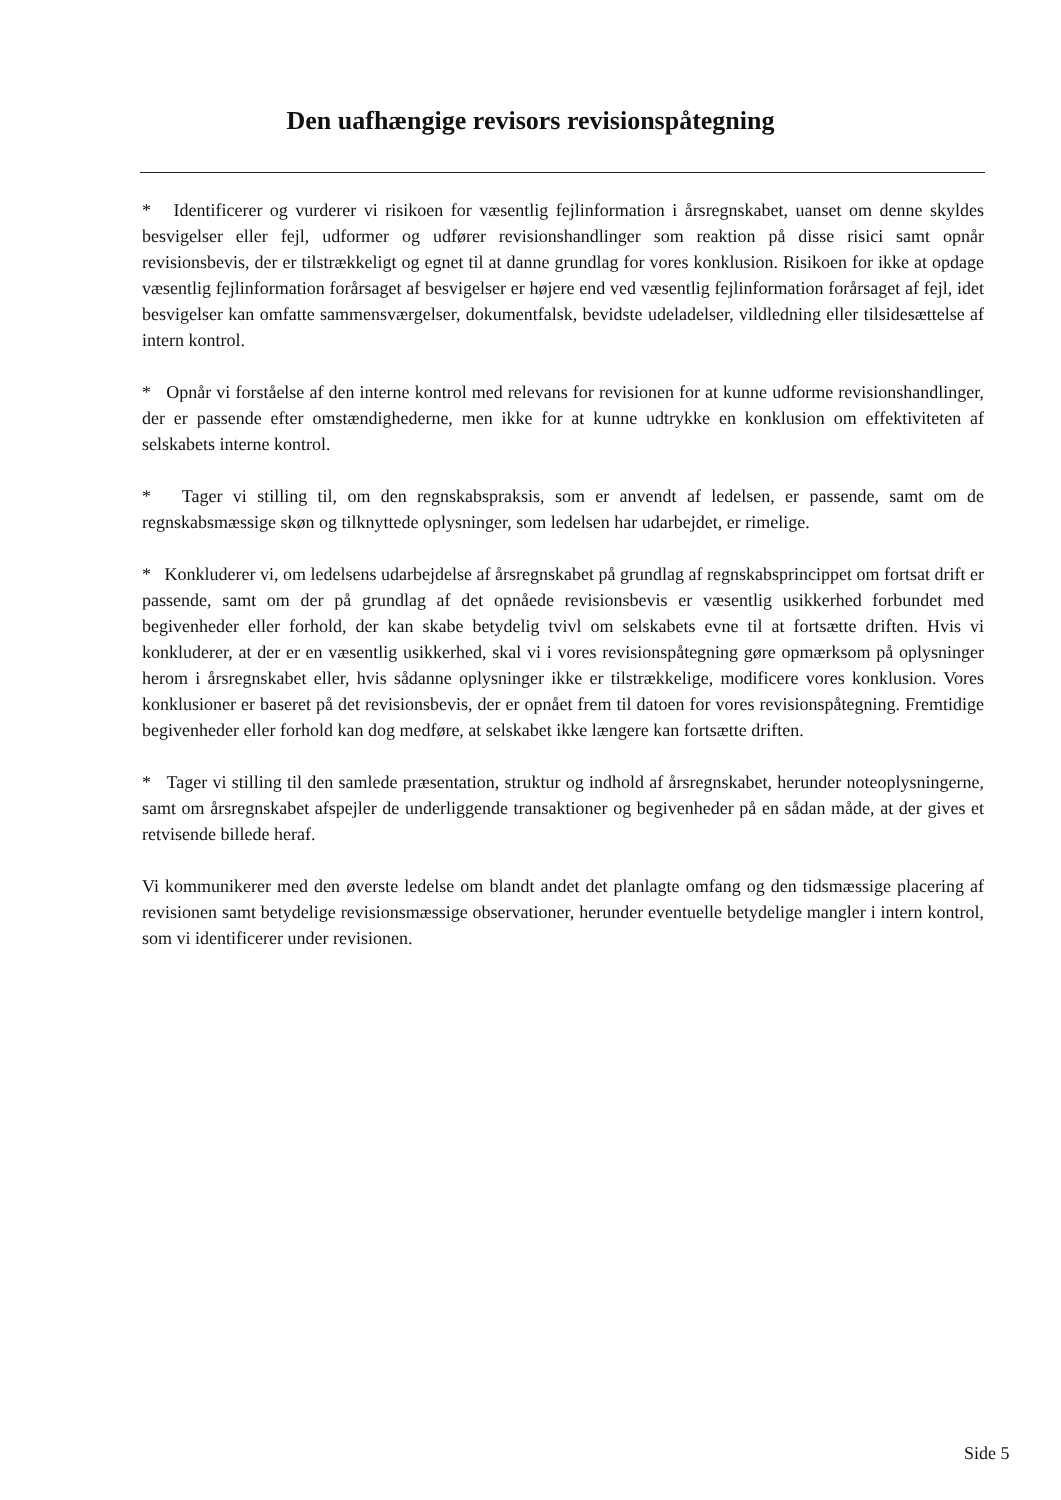Den uafhængige revisors revisionspåtegning
* Identificerer og vurderer vi risikoen for væsentlig fejlinformation i årsregnskabet, uanset om denne skyldes besvigelser eller fejl, udformer og udfører revisionshandlinger som reaktion på disse risici samt opnår revisionsbevis, der er tilstrækkeligt og egnet til at danne grundlag for vores konklusion. Risikoen for ikke at opdage væsentlig fejlinformation forårsaget af besvigelser er højere end ved væsentlig fejlinformation forårsaget af fejl, idet besvigelser kan omfatte sammensværgelser, dokumentfalsk, bevidste udeladelser, vildledning eller tilsidesættelse af intern kontrol.
* Opnår vi forståelse af den interne kontrol med relevans for revisionen for at kunne udforme revisionshandlinger, der er passende efter omstændighederne, men ikke for at kunne udtrykke en konklusion om effektiviteten af selskabets interne kontrol.
* Tager vi stilling til, om den regnskabspraksis, som er anvendt af ledelsen, er passende, samt om de regnskabsmæssige skøn og tilknyttede oplysninger, som ledelsen har udarbejdet, er rimelige.
* Konkluderer vi, om ledelsens udarbejdelse af årsregnskabet på grundlag af regnskabsprincippet om fortsat drift er passende, samt om der på grundlag af det opnåede revisionsbevis er væsentlig usikkerhed forbundet med begivenheder eller forhold, der kan skabe betydelig tvivl om selskabets evne til at fortsætte driften. Hvis vi konkluderer, at der er en væsentlig usikkerhed, skal vi i vores revisionspåtegning gøre opmærksom på oplysninger herom i årsregnskabet eller, hvis sådanne oplysninger ikke er tilstrækkelige, modificere vores konklusion. Vores konklusioner er baseret på det revisionsbevis, der er opnået frem til datoen for vores revisionspåtegning. Fremtidige begivenheder eller forhold kan dog medføre, at selskabet ikke længere kan fortsætte driften.
* Tager vi stilling til den samlede præsentation, struktur og indhold af årsregnskabet, herunder noteoplysningerne, samt om årsregnskabet afspejler de underliggende transaktioner og begivenheder på en sådan måde, at der gives et retvisende billede heraf.
Vi kommunikerer med den øverste ledelse om blandt andet det planlagte omfang og den tidsmæssige placering af revisionen samt betydelige revisionsmæssige observationer, herunder eventuelle betydelige mangler i intern kontrol, som vi identificerer under revisionen.
Side 5